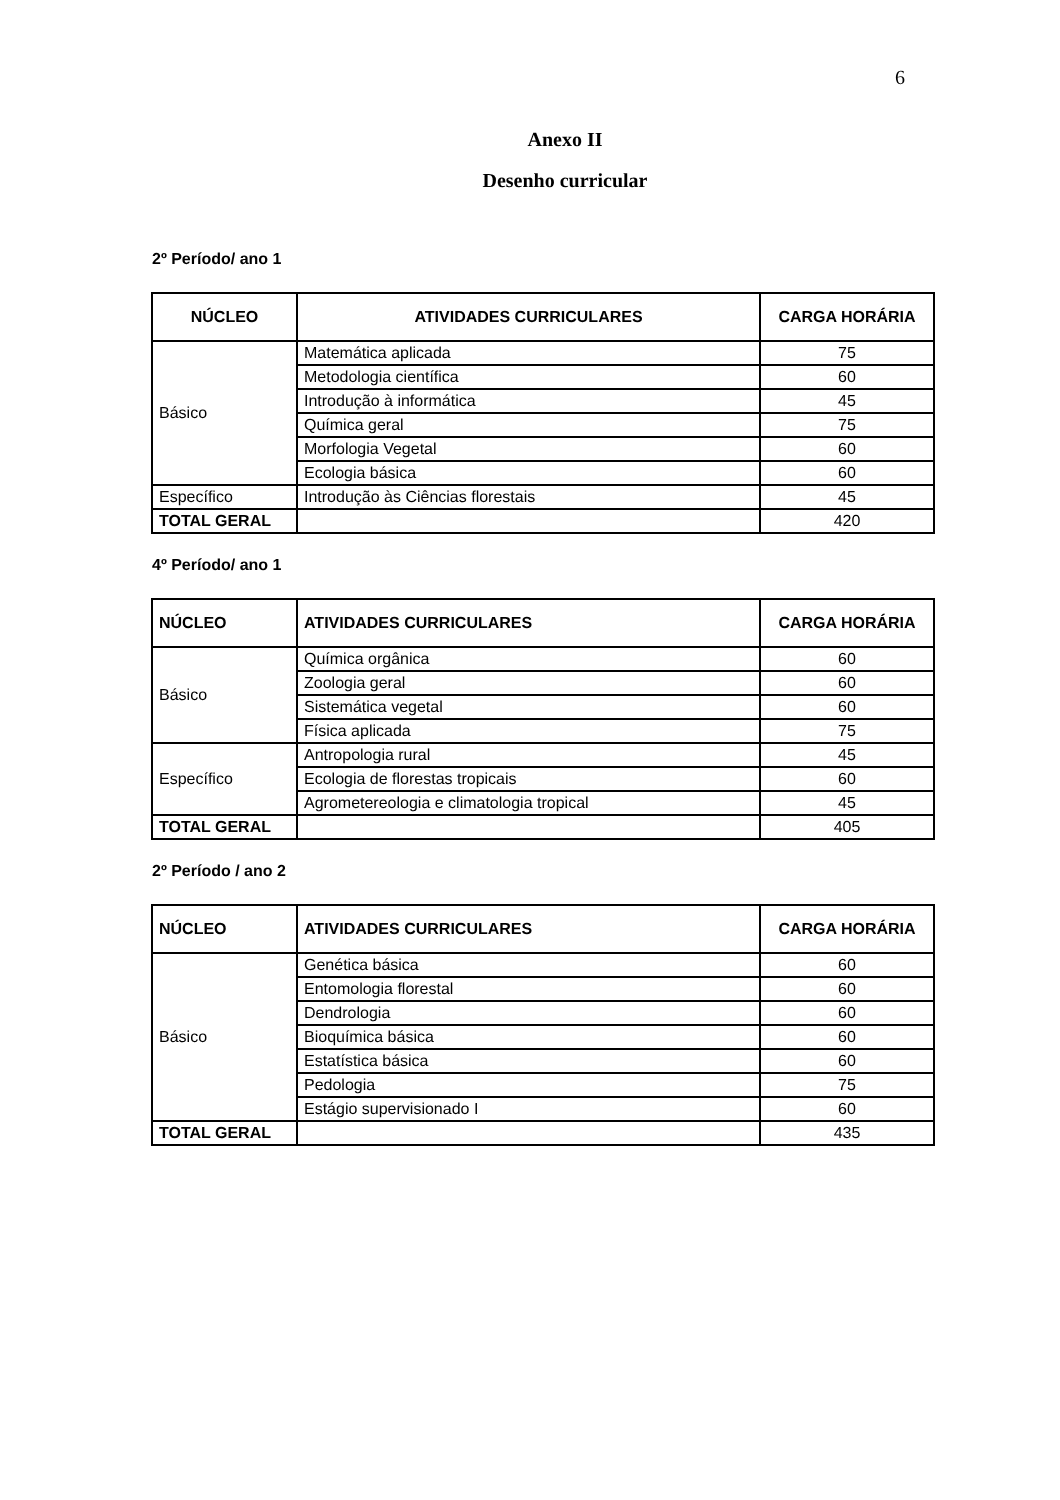6
Anexo II
Desenho curricular
2º Período/ ano 1
| NÚCLEO | ATIVIDADES CURRICULARES | CARGA HORÁRIA |
| --- | --- | --- |
| Básico | Matemática aplicada | 75 |
| | Metodologia científica | 60 |
| | Introdução à informática | 45 |
| | Química geral | 75 |
| | Morfologia Vegetal | 60 |
| | Ecologia básica | 60 |
| Específico | Introdução às Ciências florestais | 45 |
| TOTAL GERAL | | 420 |
4º Período/ ano 1
| NÚCLEO | ATIVIDADES CURRICULARES | CARGA HORÁRIA |
| --- | --- | --- |
| Básico | Química orgânica | 60 |
| | Zoologia geral | 60 |
| | Sistemática vegetal | 60 |
| | Física aplicada | 75 |
| Específico | Antropologia rural | 45 |
| | Ecologia de florestas tropicais | 60 |
| | Agrometereologia e climatologia tropical | 45 |
| TOTAL GERAL | | 405 |
2º Período / ano 2
| NÚCLEO | ATIVIDADES CURRICULARES | CARGA HORÁRIA |
| --- | --- | --- |
| Básico | Genética básica | 60 |
| | Entomologia florestal | 60 |
| | Dendrologia | 60 |
| | Bioquímica básica | 60 |
| | Estatística básica | 60 |
| | Pedologia | 75 |
| | Estágio supervisionado I | 60 |
| TOTAL GERAL | | 435 |